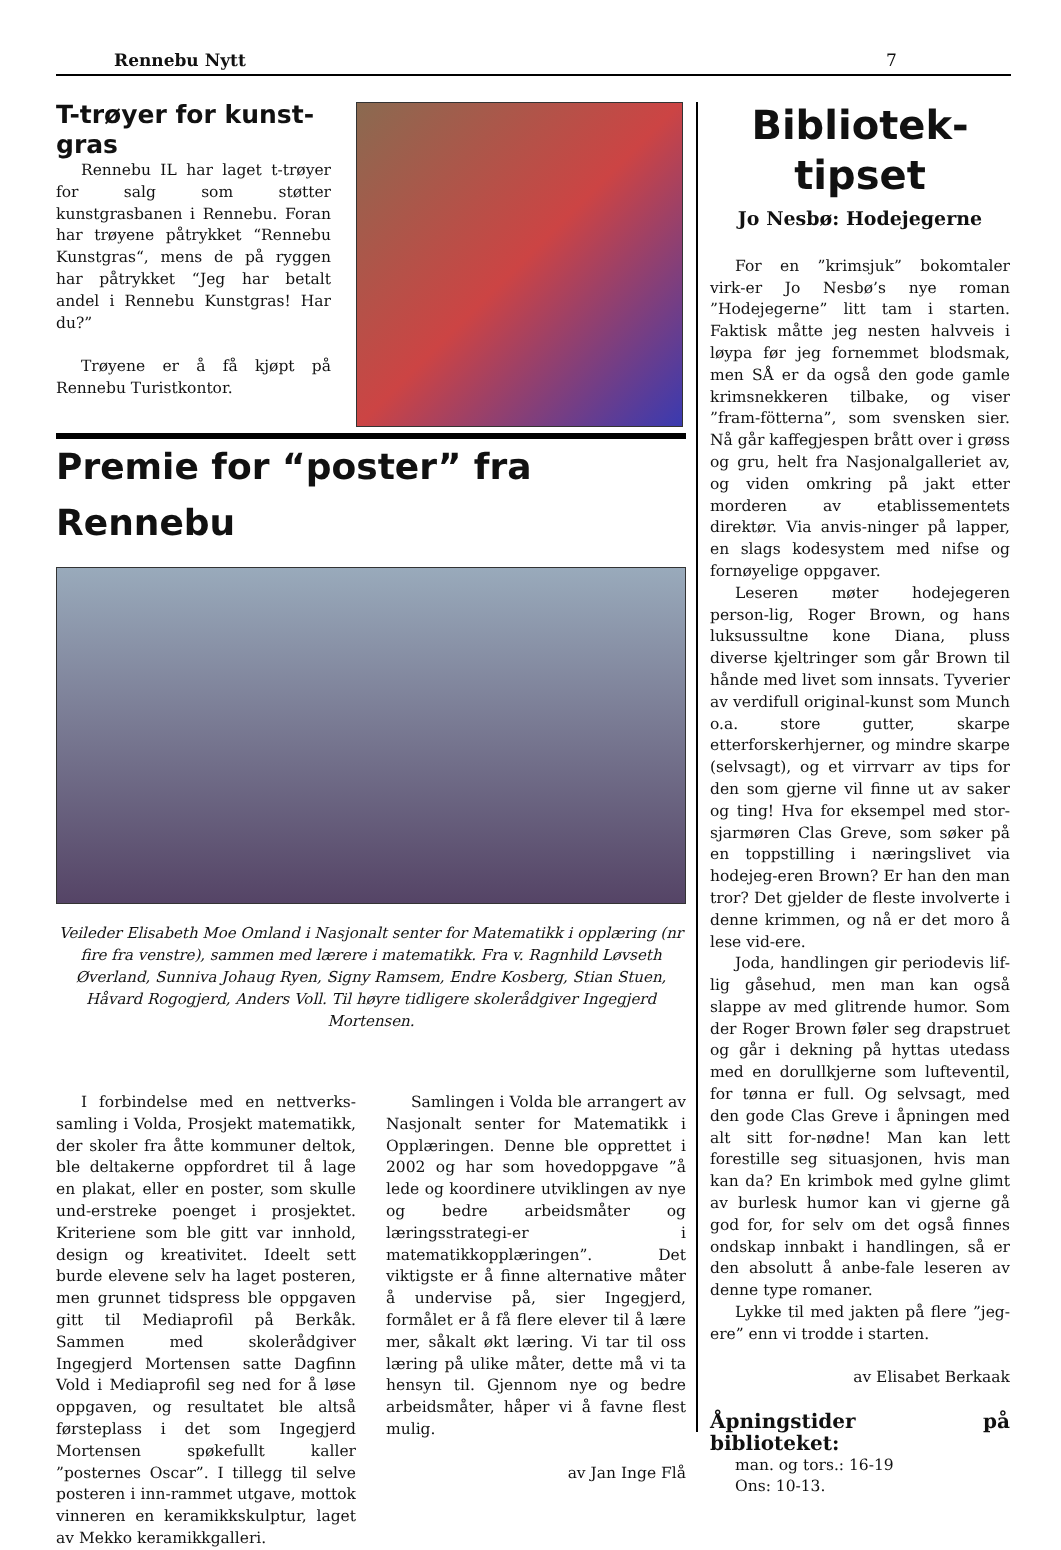Rennebu Nytt 7
T-trøyer for kunst-gras
Rennebu IL har laget t-trøyer for salg som støtter kunstgrasbanen i Rennebu. Foran har trøyene påtrykket “Rennebu Kunstgras“, mens de på ryggen har påtrykket “Jeg har betalt andel i Rennebu Kunstgras! Har du?”
Trøyene er å få kjøpt på Rennebu Turistkontor.
Premie for “poster” fra Rennebu
Veileder Elisabeth Moe Omland i Nasjonalt senter for Matematikk i opplæring (nr fire fra venstre), sammen med lærere i matematikk. Fra v. Ragnhild Løvseth Øverland, Sunniva Johaug Ryen, Signy Ramsem, Endre Kosberg, Stian Stuen, Håvard Rogogjerd, Anders Voll. Til høyre tidligere skolerådgiver Ingegjerd Mortensen.
I forbindelse med en nettverks-samling i Volda, Prosjekt matematikk, der skoler fra åtte kommuner deltok, ble deltakerne oppfordret til å lage en plakat, eller en poster, som skulle und-erstreke poenget i prosjektet. Kriteriene som ble gitt var innhold, design og kreativitet. Ideelt sett burde elevene selv ha laget posteren, men grunnet tidspress ble oppgaven gitt til Mediaprofil på Berkåk. Sammen med skolerådgiver Ingegjerd Mortensen satte Dagfinn Vold i Mediaprofil seg ned for å løse oppgaven, og resultatet ble altså førsteplass i det som Ingegjerd Mortensen spøkefullt kaller ”posternes Oscar”. I tillegg til selve posteren i inn-rammet utgave, mottok vinneren en keramikkskulptur, laget av Mekko keramikkgalleri.
Samlingen i Volda ble arrangert av Nasjonalt senter for Matematikk i Opplæringen. Denne ble opprettet i 2002 og har som hovedoppgave ”å lede og koordinere utviklingen av nye og bedre arbeidsmåter og læringsstrategi-er i matematikkopplæringen”. Det viktigste er å finne alternative måter å undervise på, sier Ingegjerd, formålet er å få flere elever til å lære mer, såkalt økt læring. Vi tar til oss læring på ulike måter, dette må vi ta hensyn til. Gjennom nye og bedre arbeidsmåter, håper vi å favne flest mulig.
av Jan Inge Flå
Bibliotek-tipset
Jo Nesbø: Hodejegerne
For en ”krimsjuk” bokomtaler virk-er Jo Nesbø’s nye roman ”Hodejegerne” litt tam i starten. Faktisk måtte jeg nesten halvveis i løypa før jeg fornemmet blodsmak, men SÅ er da også den gode gamle krimsnekkeren tilbake, og viser ”fram-fötterna”, som svensken sier. Nå går kaffegjespen brått over i grøss og gru, helt fra Nasjonalgalleriet av, og viden omkring på jakt etter morderen av etablissementets direktør. Via anvis-ninger på lapper, en slags kodesystem med nifse og fornøyelige oppgaver.
Leseren møter hodejegeren person-lig, Roger Brown, og hans luksussultne kone Diana, pluss diverse kjeltringer som går Brown til hånde med livet som innsats. Tyverier av verdifull original-kunst som Munch o.a. store gutter, skarpe etterforskerhjerner, og mindre skarpe (selvsagt), og et virrvarr av tips for den som gjerne vil finne ut av saker og ting! Hva for eksempel med stor-sjarmøren Clas Greve, som søker på en toppstilling i næringslivet via hodejeg-eren Brown? Er han den man tror? Det gjelder de fleste involverte i denne krimmen, og nå er det moro å lese vid-ere.
Joda, handlingen gir periodevis lif-lig gåsehud, men man kan også slappe av med glitrende humor. Som der Roger Brown føler seg drapstruet og går i dekning på hyttas utedass med en dorullkjerne som lufteventil, for tønna er full. Og selvsagt, med den gode Clas Greve i åpningen med alt sitt for-nødne! Man kan lett forestille seg situasjonen, hvis man kan da? En krimbok med gylne glimt av burlesk humor kan vi gjerne gå god for, for selv om det også finnes ondskap innbakt i handlingen, så er den absolutt å anbe-fale leseren av denne type romaner.
Lykke til med jakten på flere ”jeg-ere” enn vi trodde i starten.
av Elisabet Berkaak
Åpningstider på biblioteket:
man. og tors.: 16-19
Ons: 10-13.